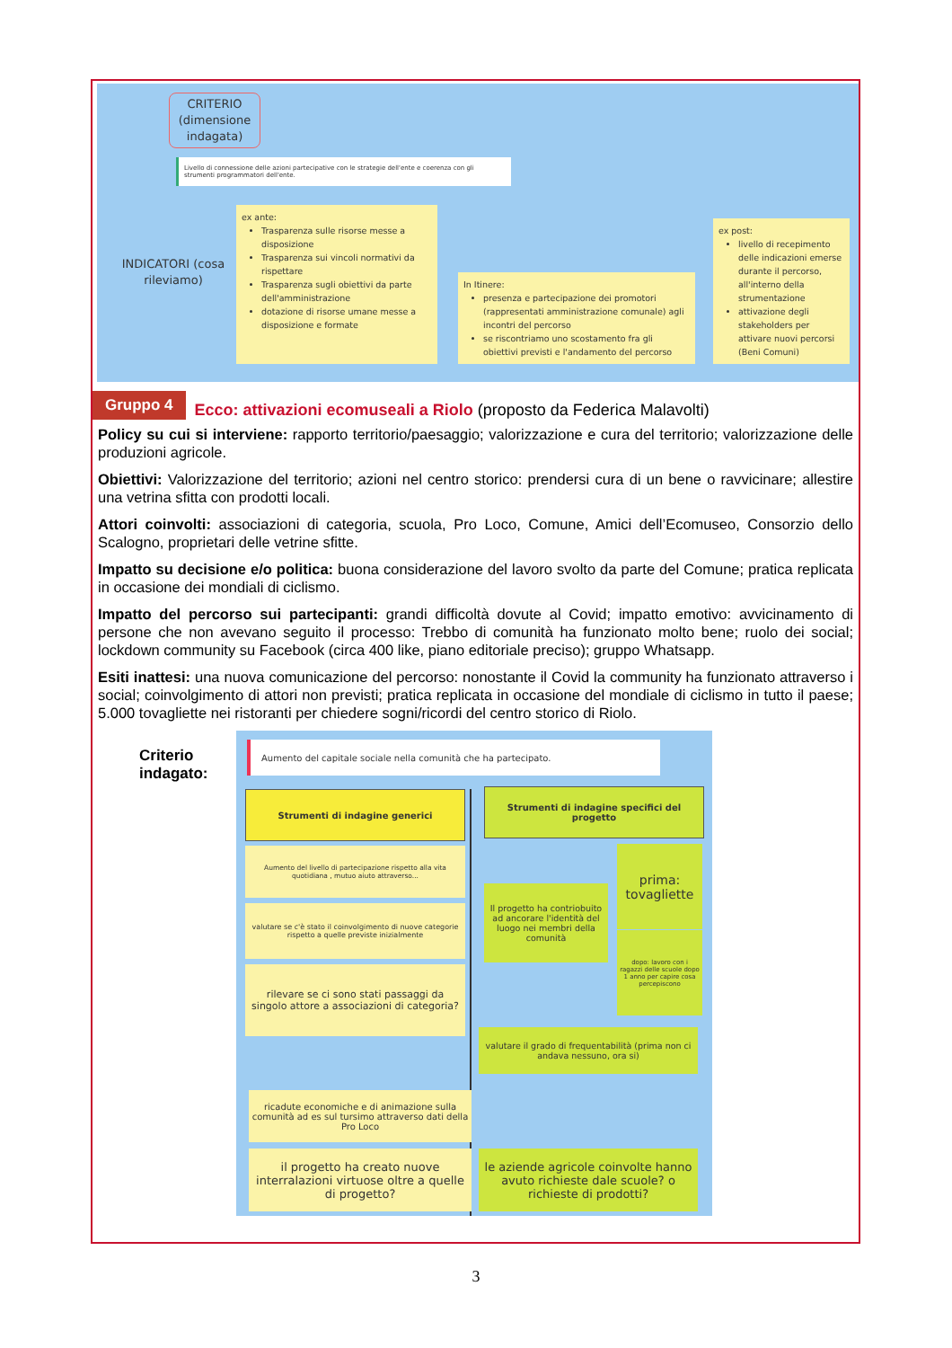CRITERIO (dimensione indagata)
Livello di connessione delle azioni partecipative con le strategie dell'ente e coerenza con gli strumenti programmatori dell'ente.
INDICATORI (cosa rileviamo)
ex ante:
Trasparenza sulle risorse messe a disposizione
Trasparenza sui vincoli normativi da rispettare
Trasparenza sugli obiettivi da parte dell'amministrazione
dotazione di risorse umane messe a disposizione e formate
In Itinere:
presenza e partecipazione dei promotori (rappresentati amministrazione comunale) agli incontri del percorso
se riscontriamo uno scostamento fra gli obiettivi previsti e l'andamento del percorso
ex post:
livello di recepimento delle indicazioni emerse durante il percorso, all'interno della strumentazione
attivazione degli stakeholders per attivare nuovi percorsi (Beni Comuni)
Gruppo 4 Ecco: attivazioni ecomuseali a Riolo (proposto da Federica Malavolti)
Policy su cui si interviene: rapporto territorio/paesaggio; valorizzazione e cura del territorio; valorizzazione delle produzioni agricole.
Obiettivi: Valorizzazione del territorio; azioni nel centro storico: prendersi cura di un bene o ravvicinare; allestire una vetrina sfitta con prodotti locali.
Attori coinvolti: associazioni di categoria, scuola, Pro Loco, Comune, Amici dell’Ecomuseo, Consorzio dello Scalogno, proprietari delle vetrine sfitte.
Impatto su decisione e/o politica: buona considerazione del lavoro svolto da parte del Comune; pratica replicata in occasione dei mondiali di ciclismo.
Impatto del percorso sui partecipanti: grandi difficoltà dovute al Covid; impatto emotivo: avvicinamento di persone che non avevano seguito il processo: Trebbo di comunità ha funzionato molto bene; ruolo dei social; lockdown community su Facebook (circa 400 like, piano editoriale preciso); gruppo Whatsapp.
Esiti inattesi: una nuova comunicazione del percorso: nonostante il Covid la community ha funzionato attraverso i social; coinvolgimento di attori non previsti; pratica replicata in occasione del mondiale di ciclismo in tutto il paese; 5.000 tovagliette nei ristoranti per chiedere sogni/ricordi del centro storico di Riolo.
Criterio indagato:
Aumento del capitale sociale nella comunità che ha partecipato.
Strumenti di indagine generici
Strumenti di indagine specifici del progetto
Aumento del livello di partecipazione rispetto alla vita quotidiana , mutuo aiuto attraverso...
valutare se c'è stato il coinvolgimento di nuove categorie rispetto a quelle previste inizialmente
rilevare se ci sono stati passaggi da singolo attore a associazioni di categoria?
Il progetto ha contriobuito ad ancorare l'identità del luogo nei membri della comunità
prima: tovagliette
dopo: lavoro con i ragazzi delle scuole dopo 1 anno per capire cosa percepiscono
valutare il grado di frequentabilità (prima non ci andava nessuno, ora si)
ricadute economiche e di animazione sulla comunità ad es sul tursimo attraverso dati della Pro Loco
il progetto ha creato nuove interralazioni virtuose oltre a quelle di progetto?
le aziende agricole coinvolte hanno avuto richieste dale scuole? o richieste di prodotti?
3